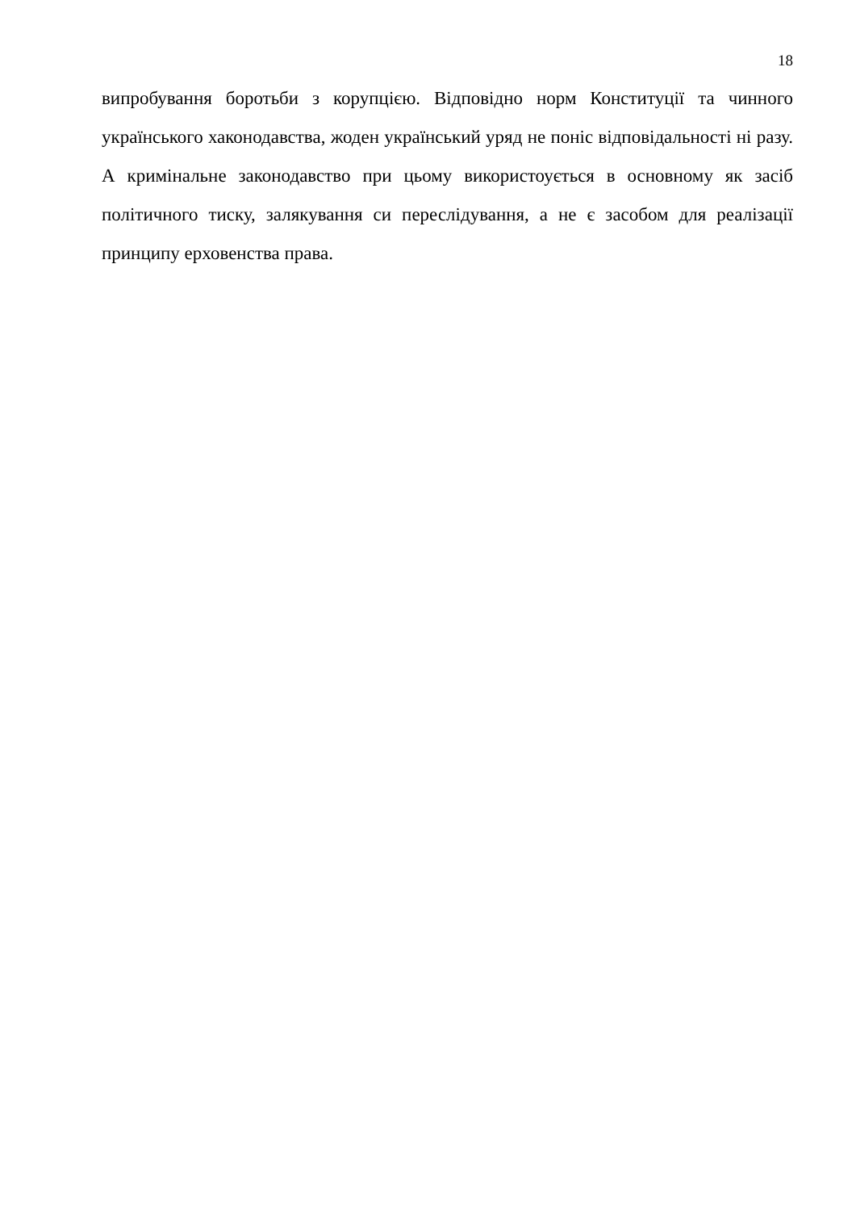18
випробування боротьби з корупцією. Відповідно норм Конституції та чинного українського хаконодавства, жоден український уряд не поніс відповідальності ні разу. А кримінальне законодавство при цьому використоується в основному як засіб політичного тиску, залякування си переслідування, а не є засобом для реалізації принципу ерховенства права.